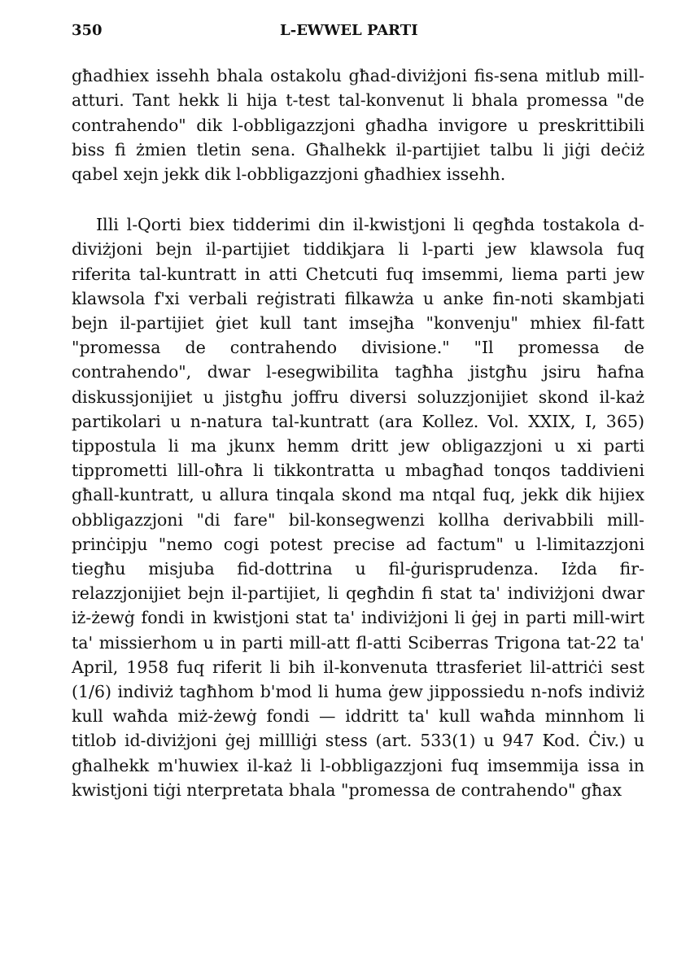350 L-EWWEL PARTI
għadhiex issehh bhala ostakolu għad-diviżjoni fis-sena mitlub mill-atturi. Tant hekk li hija t-test tal-konvenut li bhala promessa "de contrahendo" dik l-obbligazzjoni għadha invigore u preskrittibili biss fi żmien tletin sena. Għalhekk il-partijiet talbu li jiġi deċiż qabel xejn jekk dik l-obbligazzjoni għadhiex issehh.
Illi l-Qorti biex tidderimi din il-kwistjoni li qegħda tostakola d-diviżjoni bejn il-partijiet tiddikjara li l-parti jew klawsola fuq riferita tal-kuntratt in atti Chetcuti fuq imsemmi, liema parti jew klawsola f'xi verbali reġistrati filkawża u anke fin-noti skambjati bejn il-partijiet ġiet kull tant imsejħa "konvenju" mhiex fil-fatt "promessa de contrahendo divisione." "Il promessa de contrahendo", dwar l-esegwibilita tagħha jistgħu jsiru ħafna diskussjonijiet u jistgħu joffru diversi soluzzjonijiet skond il-każ partikolari u n-natura tal-kuntratt (ara Kollez. Vol. XXIX, I, 365) tippostula li ma jkunx hemm dritt jew obligazzjoni u xi parti tipprometti lill-oħra li tikkontratta u mbagħad tonqos taddivieni għall-kuntratt, u allura tinqala skond ma ntqal fuq, jekk dik hijiex obbligazzjoni "di fare" bil-konsegwenzi kollha derivabbili mill-prinċipju "nemo cogi potest precise ad factum" u l-limitazzjoni tiegħu misjuba fid-dottrina u fil-ġurisprudenza. Iżda fir-relazzjonijiet bejn il-partijiet, li qegħdin fi stat ta' indiviżjoni dwar iż-żewġ fondi in kwistjoni stat ta' indiviżjoni li ġej in parti mill-wirt ta' missierhom u in parti mill-att fl-atti Sciberras Trigona tat-22 ta' April, 1958 fuq riferit li bih il-konvenuta ttrasferiet lil-attriċi sest (1/6) indiviż tagħhom b'mod li huma ġew jippossiedu n-nofs indiviż kull waħda miż-żewġ fondi — iddritt ta' kull waħda minnhom li titlob id-diviżjoni ġej millliġi stess (art. 533(1) u 947 Kod. Ċiv.) u għalhekk m'huwiex il-każ li l-obbligazzjoni fuq imsemmija issa in kwistjoni tiġi nterpretata bhala "promessa de contrahendo" għax